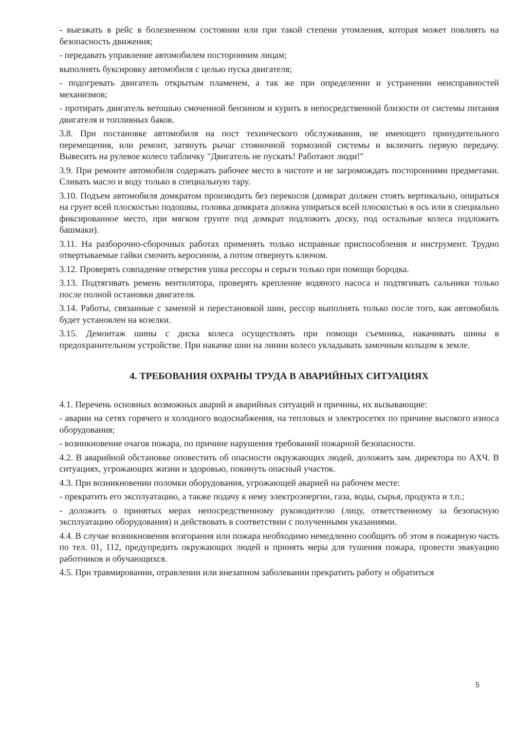- выезжать в рейс в болезненном состоянии или при такой степени утомления, которая может повлиять на безопасность движения;
- передавать управление автомобилем посторонним лицам;
выполнять буксировку автомобиля с целью пуска двигателя;
- подогревать двигатель открытым пламенем, а так же при определении и устранении неисправностей механизмов;
- протирать двигатель ветошью смоченной бензином и курить в непосредственной близости от системы питания двигателя и топливных баков.
3.8. При постановке автомобиля на пост технического обслуживания, не имеющего принудительного перемещения, или ремонт, затянуть рычаг стояночной тормозной системы и включить первую передачу. Вывесить на рулевое колесо табличку "Двигатель не пускать! Работают люди!"
3.9. При ремонте автомобиля содержать рабочее место в чистоте и не загромождать посторонними предметами. Сливать масло и воду только в специальную тару.
3.10. Подъем автомобиля домкратом производить без перекосов (домкрат должен стоять вертикально, опираться на грунт всей плоскостью подошвы, головка домкрата должна упираться всей плоскостью в ось или в специально фиксированное место, при мягком грунте под домкрат подложить доску, под остальные колеса подложить башмаки).
3.11. На разборочно-сборочных работах применять только исправные приспособления и инструмент. Трудно отвертываемые гайки смочить керосином, а потом отвернуть ключом.
3.12. Проверять совпадение отверстия ушка рессоры и серьги только при помощи бородка.
3.13. Подтягивать ремень вентилятора, проверять крепление водяного насоса и подтягивать сальники только после полной остановки двигателя.
3.14. Работы, связанные с заменой и перестановкой шин, рессор выполнять только после того, как автомобиль будет установлен на козелки.
3.15. Демонтаж шины с диска колеса осуществлять при помощи съемника, накачивать шины в предохранительном устройстве. При накачке шин на линии колесо укладывать замочным кольцом к земле.
4. ТРЕБОВАНИЯ ОХРАНЫ ТРУДА В АВАРИЙНЫХ СИТУАЦИЯХ
4.1. Перечень основных возможных аварий и аварийных ситуаций и причины, их вызывающие:
- аварии на сетях горячего и холодного водоснабжения, на тепловых и электросетях по причине высокого износа оборудования;
- возникновение очагов пожара, по причине нарушения требований пожарной безопасности.
4.2. В аварийной обстановке оповестить об опасности окружающих людей, доложить зам. директора по АХЧ. В ситуациях, угрожающих жизни и здоровью, покинуть опасный участок.
4.3. При возникновении поломки оборудования, угрожающей аварией на рабочем месте:
- прекратить его эксплуатацию, а также подачу к нему электроэнергии, газа, воды, сырья, продукта и т.п.;
- доложить о принятых мерах непосредственному руководителю (лицу, ответственному за безопасную эксплуатацию оборудования) и действовать в соответствии с полученными указаниями.
4.4. В случае возникновения возгорания или пожара необходимо немедленно сообщить об этом в пожарную часть по тел. 01, 112, предупредить окружающих людей и принять меры для тушения пожара, провести эвакуацию работников и обучающихся.
4.5. При травмировании, отравлении или внезапном заболевании прекратить работу и обратиться
5